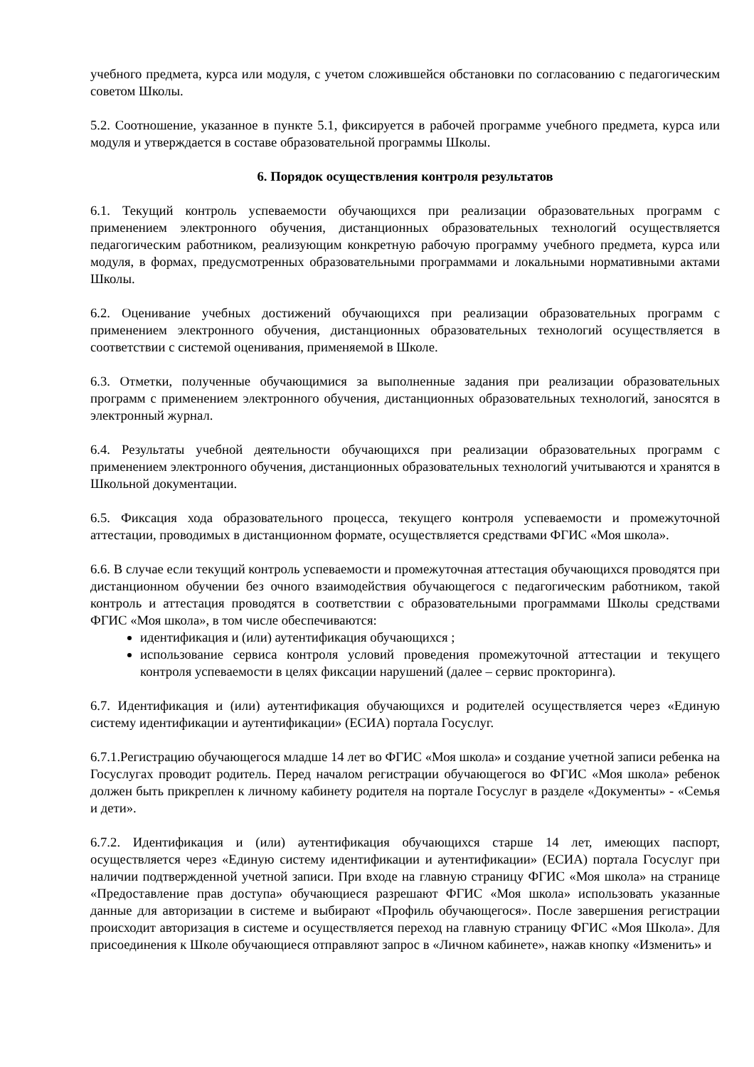учебного предмета, курса или модуля, с учетом сложившейся обстановки по согласованию с педагогическим советом Школы.
5.2. Соотношение, указанное в пункте 5.1, фиксируется в рабочей программе учебного предмета, курса или модуля и утверждается в составе образовательной программы Школы.
6. Порядок осуществления контроля результатов
6.1. Текущий контроль успеваемости обучающихся при реализации образовательных программ с применением электронного обучения, дистанционных образовательных технологий осуществляется педагогическим работником, реализующим конкретную рабочую программу учебного предмета, курса или модуля, в формах, предусмотренных образовательными программами и локальными нормативными актами Школы.
6.2. Оценивание учебных достижений обучающихся при реализации образовательных программ с применением электронного обучения, дистанционных образовательных технологий осуществляется в соответствии с системой оценивания, применяемой в Школе.
6.3. Отметки, полученные обучающимися за выполненные задания при реализации образовательных программ с применением электронного обучения, дистанционных образовательных технологий, заносятся в электронный журнал.
6.4. Результаты учебной деятельности обучающихся при реализации образовательных программ с применением электронного обучения, дистанционных образовательных технологий учитываются и хранятся в Школьной документации.
6.5. Фиксация хода образовательного процесса, текущего контроля успеваемости и промежуточной аттестации, проводимых в дистанционном формате, осуществляется средствами ФГИС «Моя школа».
6.6. В случае если текущий контроль успеваемости и промежуточная аттестация обучающихся проводятся при дистанционном обучении без очного взаимодействия обучающегося с педагогическим работником, такой контроль и аттестация проводятся в соответствии с образовательными программами Школы средствами ФГИС «Моя школа», в том числе обеспечиваются:
идентификация и (или) аутентификация обучающихся ;
использование сервиса контроля условий проведения промежуточной аттестации и текущего контроля успеваемости в целях фиксации нарушений (далее – сервис прокторинга).
6.7. Идентификация и (или) аутентификация обучающихся и родителей осуществляется через «Единую систему идентификации и аутентификации» (ЕСИА) портала Госуслуг.
6.7.1.Регистрацию обучающегося младше 14 лет во ФГИС «Моя школа» и создание учетной записи ребенка на Госуслугах проводит родитель. Перед началом регистрации обучающегося во ФГИС «Моя школа» ребенок должен быть прикреплен к личному кабинету родителя на портале Госуслуг в разделе «Документы» - «Семья и дети».
6.7.2. Идентификация и (или) аутентификация обучающихся старше 14 лет, имеющих паспорт, осуществляется через «Единую систему идентификации и аутентификации» (ЕСИА) портала Госуслуг при наличии подтвержденной учетной записи. При входе на главную страницу ФГИС «Моя школа» на странице «Предоставление прав доступа» обучающиеся разрешают ФГИС «Моя школа» использовать указанные данные для авторизации в системе и выбирают «Профиль обучающегося». После завершения регистрации происходит авторизация в системе и осуществляется переход на главную страницу ФГИС «Моя Школа». Для присоединения к Школе обучающиеся отправляют запрос в «Личном кабинете», нажав кнопку «Изменить» и